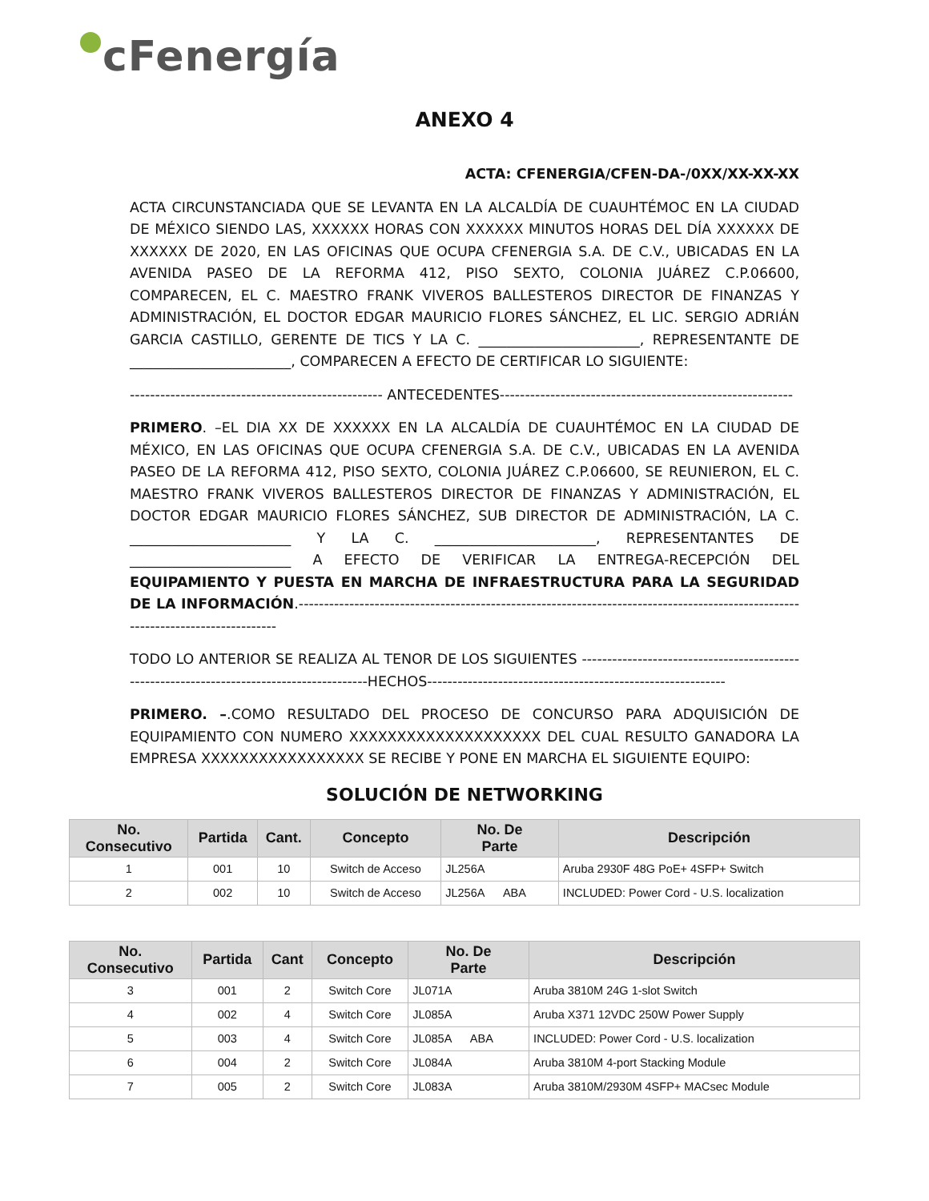cFenergía
ANEXO 4
ACTA: CFENERGIA/CFEN-DA-/0XX/XX-XX-XX
ACTA CIRCUNSTANCIADA QUE SE LEVANTA EN LA ALCALDÍA DE CUAUHTÉMOC EN LA CIUDAD DE MÉXICO SIENDO LAS, XXXXXX HORAS CON XXXXXX MINUTOS HORAS DEL DÍA XXXXXX DE XXXXXX DE 2020, EN LAS OFICINAS QUE OCUPA CFENERGIA S.A. DE C.V., UBICADAS EN LA AVENIDA PASEO DE LA REFORMA 412, PISO SEXTO, COLONIA JUÁREZ C.P.06600, COMPARECEN, EL C. MAESTRO FRANK VIVEROS BALLESTEROS DIRECTOR DE FINANZAS Y ADMINISTRACIÓN, EL DOCTOR EDGAR MAURICIO FLORES SÁNCHEZ, EL LIC. SERGIO ADRIÁN GARCIA CASTILLO, GERENTE DE TICS Y LA C. _______________________, REPRESENTANTE DE _______________________, COMPARECEN A EFECTO DE CERTIFICAR LO SIGUIENTE:
-------------------------------------------------- ANTECEDENTES----------------------------------------------------------
PRIMERO. –EL DIA XX DE XXXXXX EN LA ALCALDÍA DE CUAUHTÉMOC EN LA CIUDAD DE MÉXICO, EN LAS OFICINAS QUE OCUPA CFENERGIA S.A. DE C.V., UBICADAS EN LA AVENIDA PASEO DE LA REFORMA 412, PISO SEXTO, COLONIA JUÁREZ C.P.06600, SE REUNIERON, EL C. MAESTRO FRANK VIVEROS BALLESTEROS DIRECTOR DE FINANZAS Y ADMINISTRACIÓN, EL DOCTOR EDGAR MAURICIO FLORES SÁNCHEZ, SUB DIRECTOR DE ADMINISTRACIÓN, LA C. _______________________ Y LA C. _______________________, REPRESENTANTES DE _______________________ A EFECTO DE VERIFICAR LA ENTREGA-RECEPCIÓN DEL EQUIPAMIENTO Y PUESTA EN MARCHA DE INFRAESTRUCTURA PARA LA SEGURIDAD DE LA INFORMACIÓN.--------------------------------------------------------------------------------------------------------------------------------
TODO LO ANTERIOR SE REALIZA AL TENOR DE LOS SIGUIENTES ------------------------------------------------------------------------------------------HECHOS-----------------------------------------------------------
PRIMERO. –.COMO RESULTADO DEL PROCESO DE CONCURSO PARA ADQUISICIÓN DE EQUIPAMIENTO CON NUMERO XXXXXXXXXXXXXXXXXXXX DEL CUAL RESULTO GANADORA LA EMPRESA XXXXXXXXXXXXXXXXX SE RECIBE Y PONE EN MARCHA EL SIGUIENTE EQUIPO:
SOLUCIÓN DE NETWORKING
| No. Consecutivo | Partida | Cant. | Concepto | No. De Parte | Descripción |
| --- | --- | --- | --- | --- | --- |
| 1 | 001 | 10 | Switch de Acceso | JL256A | Aruba 2930F 48G PoE+ 4SFP+ Switch |
| 2 | 002 | 10 | Switch de Acceso | JL256A ABA | INCLUDED: Power Cord - U.S. localization |
| No. Consecutivo | Partida | Cant | Concepto | No. De Parte | Descripción |
| --- | --- | --- | --- | --- | --- |
| 3 | 001 | 2 | Switch Core | JL071A | Aruba 3810M 24G 1-slot Switch |
| 4 | 002 | 4 | Switch Core | JL085A | Aruba X371 12VDC 250W Power Supply |
| 5 | 003 | 4 | Switch Core | JL085A ABA | INCLUDED: Power Cord - U.S. localization |
| 6 | 004 | 2 | Switch Core | JL084A | Aruba 3810M 4-port Stacking Module |
| 7 | 005 | 2 | Switch Core | JL083A | Aruba 3810M/2930M 4SFP+ MACsec Module |